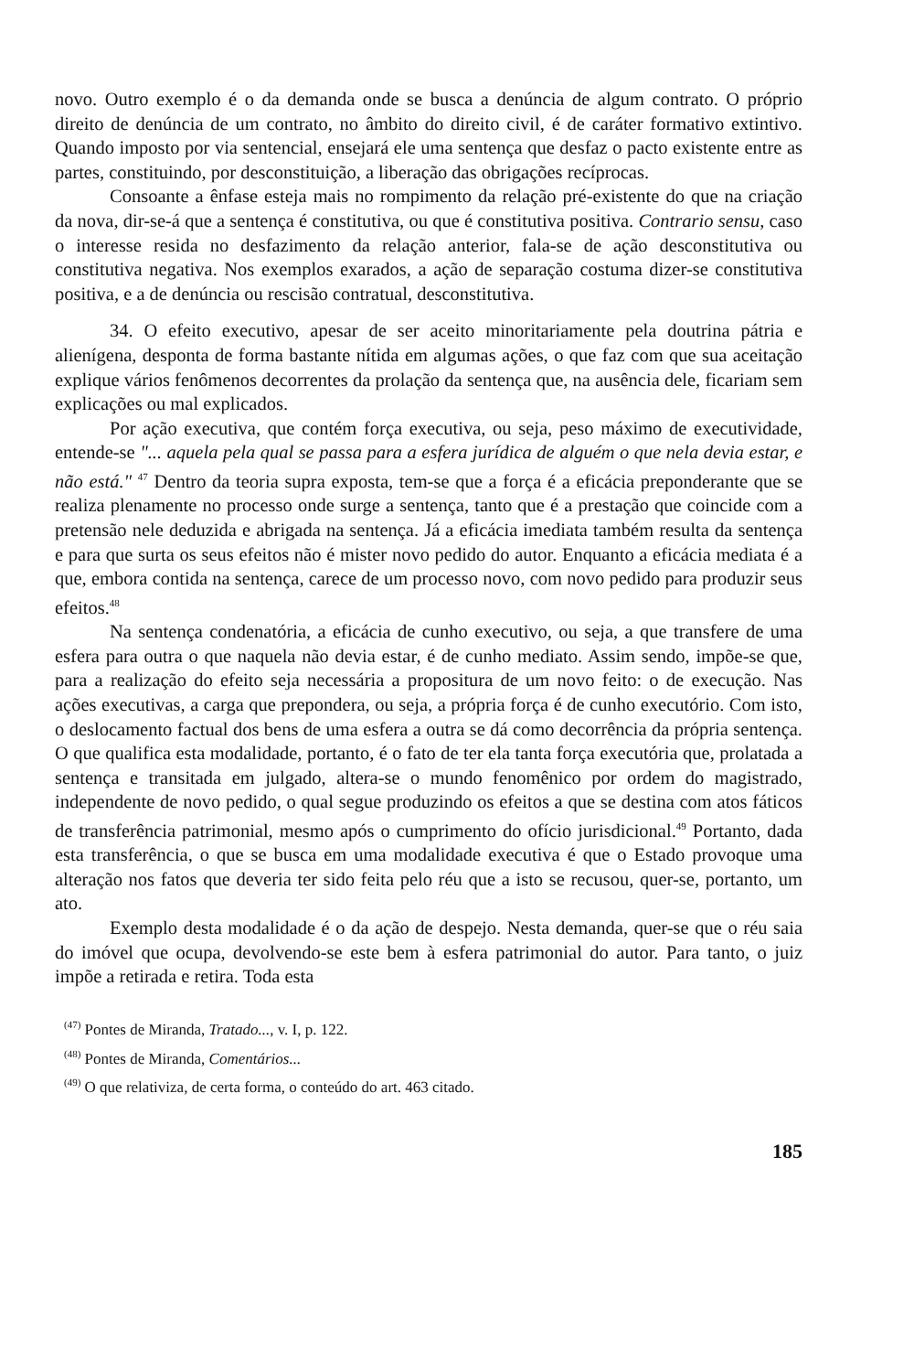novo. Outro exemplo é o da demanda onde se busca a denúncia de algum contrato. O próprio direito de denúncia de um contrato, no âmbito do direito civil, é de caráter formativo extintivo. Quando imposto por via sentencial, ensejará ele uma sentença que desfaz o pacto existente entre as partes, constituindo, por desconstituição, a liberação das obrigações recíprocas.
Consoante a ênfase esteja mais no rompimento da relação pré-existente do que na criação da nova, dir-se-á que a sentença é constitutiva, ou que é constitutiva positiva. Contrario sensu, caso o interesse resida no desfazimento da relação anterior, fala-se de ação desconstitutiva ou constitutiva negativa. Nos exemplos exarados, a ação de separação costuma dizer-se constitutiva positiva, e a de denúncia ou rescisão contratual, desconstitutiva.
34. O efeito executivo, apesar de ser aceito minoritariamente pela doutrina pátria e alienígena, desponta de forma bastante nítida em algumas ações, o que faz com que sua aceitação explique vários fenômenos decorrentes da prolação da sentença que, na ausência dele, ficariam sem explicações ou mal explicados.
Por ação executiva, que contém força executiva, ou seja, peso máximo de executividade, entende-se "... aquela pela qual se passa para a esfera jurídica de alguém o que nela devia estar, e não está." <sup>47</sup> Dentro da teoria supra exposta, tem-se que a força é a eficácia preponderante que se realiza plenamente no processo onde surge a sentença, tanto que é a prestação que coincide com a pretensão nele deduzida e abrigada na sentença. Já a eficácia imediata também resulta da sentença e para que surta os seus efeitos não é mister novo pedido do autor. Enquanto a eficácia mediata é a que, embora contida na sentença, carece de um processo novo, com novo pedido para produzir seus efeitos.<sup>48</sup>
Na sentença condenatória, a eficácia de cunho executivo, ou seja, a que transfere de uma esfera para outra o que naquela não devia estar, é de cunho mediato. Assim sendo, impõe-se que, para a realização do efeito seja necessária a propositura de um novo feito: o de execução. Nas ações executivas, a carga que prepondera, ou seja, a própria força é de cunho executório. Com isto, o deslocamento factual dos bens de uma esfera a outra se dá como decorrência da própria sentença. O que qualifica esta modalidade, portanto, é o fato de ter ela tanta força executória que, prolatada a sentença e transitada em julgado, altera-se o mundo fenomênico por ordem do magistrado, independente de novo pedido, o qual segue produzindo os efeitos a que se destina com atos fáticos de transferência patrimonial, mesmo após o cumprimento do ofício jurisdicional.<sup>49</sup> Portanto, dada esta transferência, o que se busca em uma modalidade executiva é que o Estado provoque uma alteração nos fatos que deveria ter sido feita pelo réu que a isto se recusou, quer-se, portanto, um ato.
Exemplo desta modalidade é o da ação de despejo. Nesta demanda, quer-se que o réu saia do imóvel que ocupa, devolvendo-se este bem à esfera patrimonial do autor. Para tanto, o juiz impõe a retirada e retira. Toda esta
<sup>(47)</sup> Pontes de Miranda, Tratado..., v. I, p. 122.
<sup>(48)</sup> Pontes de Miranda, Comentários...
<sup>(49)</sup> O que relativiza, de certa forma, o conteúdo do art. 463 citado.
185